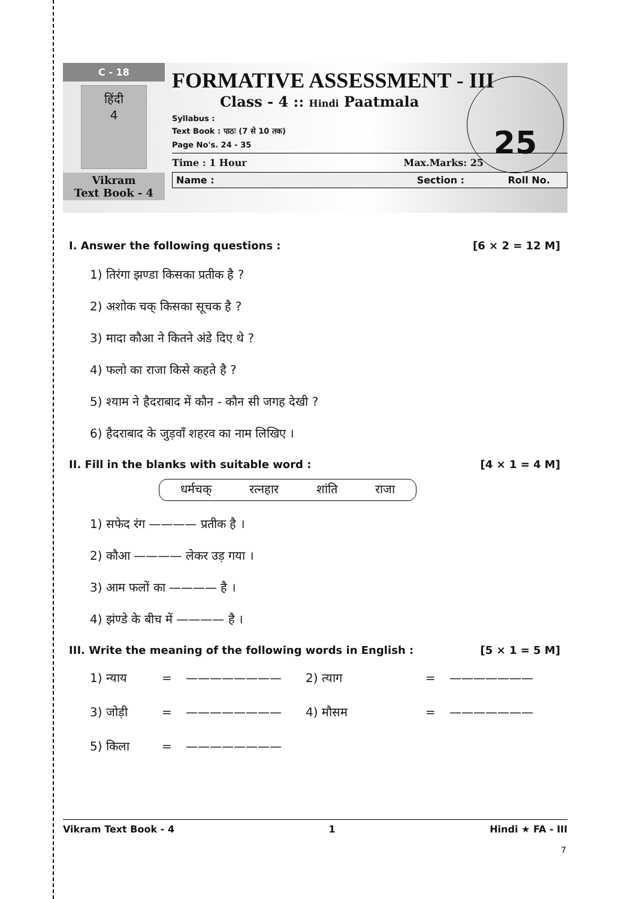C - 18
हिंदी
4
Vikram
Text Book - 4
FORMATIVE ASSESSMENT - III
Class - 4 :: Hindi Paatmala
Syllabus :
Text Book : पाठः (7 से 10 तक)
Page No's. 24 - 35
Time : 1 Hour Max.Marks: 25
Name : Section : Roll No.
25
I. Answer the following questions : [6 × 2 = 12 M]
1) तिरंगा झण्डा किसका प्रतीक है ?
2) अशोक चक् किसका सूचक है ?
3) मादा कौआ ने कितने अंडे दिए थे ?
4) फलो का राजा किसे कहते है ?
5) श्याम ने हैदराबाद में कौन - कौन सी जगह देखी ?
6) हैदराबाद के जुड़वाँ शहरव का नाम लिखिए ।
II. Fill in the blanks with suitable word : [4 × 1 = 4 M]
धर्मचक् रत्नहार शांति राजा
1) सफेद रंग ———— प्रतीक है ।
2) कौआ ———— लेकर उड़ गया ।
3) आम फलों का ———— है ।
4) झंण्डे के बीच में ———— है ।
III. Write the meaning of the following words in English : [5 × 1 = 5 M]
1) न्याय = ———————— 2) त्याग = ——————— 3) जोड़ी = ———————— 4) मौसम = ——————— 5) किला = ————————
Vikram Text Book - 4 1 Hindi ★ FA - III
7